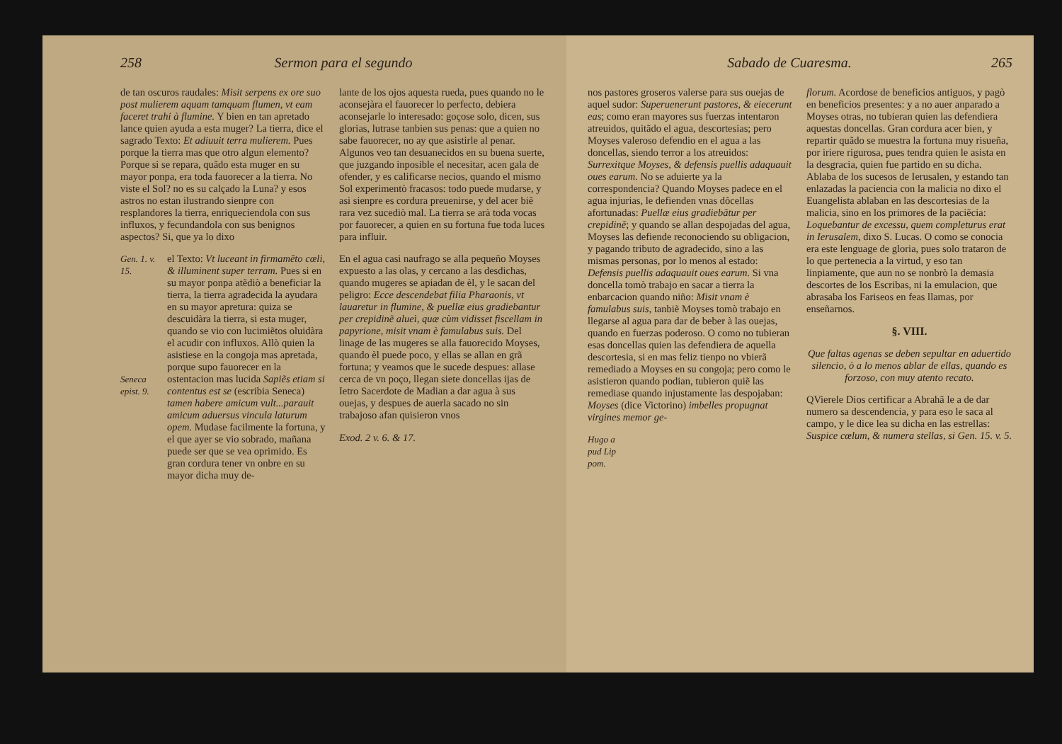258 Sermon para el segundo
de tan oscuros raudales: Misit serpens ex ore suo post mulierem aquam tamquam flumen, vt eam faceret trahi à flumine. Y bien en tan apretado lance quien ayuda a esta muger? La tierra, dice el sagrado Texto: Et adiuuit terra mulierem. Pues porque la tierra mas que otro algun elemento? Porque si se repara, quãdo esta muger en su mayor ponpa, era toda fauorecer a la tierra. No viste el Sol? no es su calçado la Luna? y esos astros no estan ilustrando sienpre con resplandores la tierra, enriqueciendola con sus influxos, y fecundandola con sus benignos aspectos? Si, que ya lo dixo
Gen. 1. v. 15. el Texto: Vt luceant in firmamẽto cœli, & illuminent super terram. Pues si en su mayor ponpa atẽdiò a beneficiar la tierra, la tierra agradecida la ayudara en su mayor apretura: quiza se descuidàra la tierra, si esta muger, quando se vio con lucimiẽtos oluidàra el acudir con influxos. Allò quien la asistiese en la congoja mas apretada, porque supo fauorecer en la
Seneca epist. 9. ostentacion mas lucida Sapiẽs etiam si contentus est se (escribia Seneca) tamen habere amicum vult...parauit amicum aduersus vincula laturum opem. Mudase facilmente la fortuna, y el que ayer se vio sobrado, mañana puede ser que se vea oprimido. Es gran cordura tener vn onbre en su mayor dicha muy de-
lante de los ojos aquesta rueda, pues quando no le aconsejàra el fauorecer lo perfecto, debiera aconsejarle lo interesado: goçose solo, dicen, sus glorias, lutrase tanbien sus penas: que a quien no sabe fauorecer, no ay que asistirle al penar. Algunos veo tan desuanecidos en su buena suerte, que juzgando inposible el necesitar, acen gala de ofender, y es calificarse necios, quando el mismo Sol experimentò fracasos: todo puede mudarse, y asi sienpre es cordura preuenirse, y del acer biẽ rara vez sucediò mal. La tierra se arà toda vocas por fauorecer, a quien en su fortuna fue toda luces para influir.
En el agua casi naufrago se alla pequeño Moyses expuesto a las olas, y cercano a las desdichas, quando mugeres se apiadan de èl, y le sacan del peligro: Ecce descendebat filia Pharaonis, vt lauaretur in flumine, & puellæ eius gradiebantur per crepidinẽ alueì, quæ cùm vidisset fiscellam in papyrione, misit vnam è famulabus suis. Del linage de las mugeres se alla fauorecido Moyses, quando èl puede poco, y ellas se allan en grã fortuna; y veamos que le sucede despues: allase cerca de vn poço, llegan siete doncellas ijas de Ietro Sacerdote de Madian a dar agua à sus ouejas, y despues de auerla sacado no sin trabajoso afan quisieron vnos
Exod. 2 v. 6. & 17.
Sabado de Cuaresma. 265
nos pastores groseros valerse para sus ouejas de aquel sudor: Superuenerunt pastores, & eiecerunt eas; como eran mayores sus fuerzas intentaron atreuidos, quitãdo el agua, descortesias; pero Moyses valeroso defendio en el agua a las doncellas, siendo terror a los atreuidos: Surrexitque Moyses, & defensis puellis adaquauit oues earum. No se aduierte ya la correspondencia? Quando Moyses padece en el agua injurias, le defienden vnas dõcellas afortunadas: Puellæ eius gradiebãtur per crepidinẽ; y quando se allan despojadas del agua, Moyses las defiende reconociendo su obligacion, y pagando tributo de agradecido, sino a las mismas personas, por lo menos al estado: Defensis puellis adaquauit oues earum. Si vna doncella tomò trabajo en sacar a tierra la enbarcacion quando niño: Misit vnam è famulabus suis, tanbiẽ Moyses tomò trabajo en llegarse al agua para dar de beber à las ouejas, quando en fuerzas poderoso. O como no tubieran esas doncellas quien las defendiera de aquella descortesia, si en mas feliz tienpo no vbierã remediado a Moyses en su congoja; pero como le asistieron quando podian, tubieron quiẽ las remediase quando injustamente las despojaban: Moyses (dice Victorino) imbelles propugnat virgines memor ge-
Hugo a pud Lip pom.
florum. Acordose de beneficios antiguos, y pagò en beneficios presentes: y a no auer anparado a Moyses otras, no tubieran quien las defendiera aquestas doncellas. Gran cordura acer bien, y repartir quãdo se muestra la fortuna muy risueña, por iriere rigurosa, pues tendra quien le asista en la desgracia, quien fue partido en su dicha. Ablaba de los sucesos de Ierusalen, y estando tan enlazadas la paciencia con la malicia no dixo el Euangelista ablaban en las descortesias de la malicia, sino en los primores de la paciẽcia: Loquebantur de excessu, quem completurus erat in Ierusalem, dixo S. Lucas. O como se conocia era este lenguage de gloria, pues solo trataron de lo que pertenecia a la virtud, y eso tan linpiamente, que aun no se nonbrò la demasia descortes de los Escribas, ni la emulacion, que abrasaba los Fariseos en feas llamas, por enseñarnos.
§. VIII.
Que faltas agenas se deben sepultar en aduertido silencio, ò a lo menos ablar de ellas, quando es forzoso, con muy atento recato.
QVierele Dios certificar a Abrahã le a de dar numero sa descendencia, y para eso le saca al campo, y le dice lea su dicha en las estrellas: Suspice cœlum, & numera stellas, si Gen. 15. v. 5.